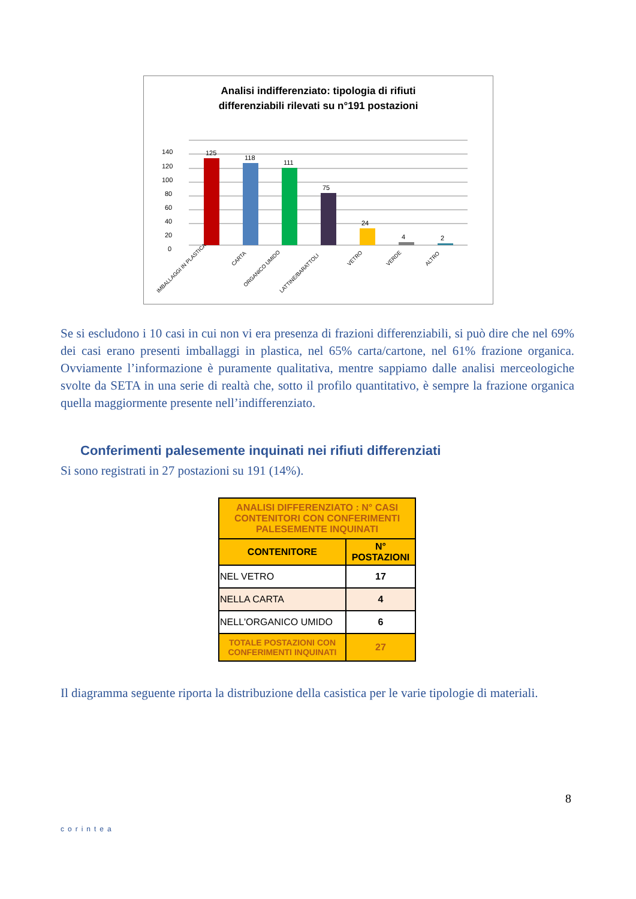Analisi indifferenziato: tipologia di rifiuti
differenziabili rilevati su n°191 postazioni
125
118
111
75
24
4
2
0
20
40
60
80
100
120
140
IMBALLAGGI IN PLASTICA
CARTA
ORGANICO UMIDO
LATTINE/BARATTOLI
VETRO
VERDE
ALTRO
Se si escludono i 10 casi in cui non vi era presenza di frazioni differenziabili, si può dire che nel 69% dei casi erano presenti imballaggi in plastica, nel 65% carta/cartone, nel 61% frazione organica. Ovviamente l’informazione è puramente qualitativa, mentre sappiamo dalle analisi merceologiche svolte da SETA in una serie di realtà che, sotto il profilo quantitativo, è sempre la frazione organica quella maggiormente presente nell’indifferenziato.
Conferimenti palesemente inquinati nei rifiuti differenziati
Si sono registrati in 27 postazioni su 191 (14%).
| ANALISI DIFFERENZIATO : N° CASI CONTENITORI CON CONFERIMENTI PALESEMENTE INQUINATI | |
| --- | --- |
| CONTENITORE | N° POSTAZIONI |
| NEL VETRO | 17 |
| NELLA CARTA | 4 |
| NELL'ORGANICO UMIDO | 6 |
| TOTALE POSTAZIONI CON CONFERIMENTI INQUINATI | 27 |
Il diagramma seguente riporta la distribuzione della casistica per le varie tipologie di materiali.
corintea
8